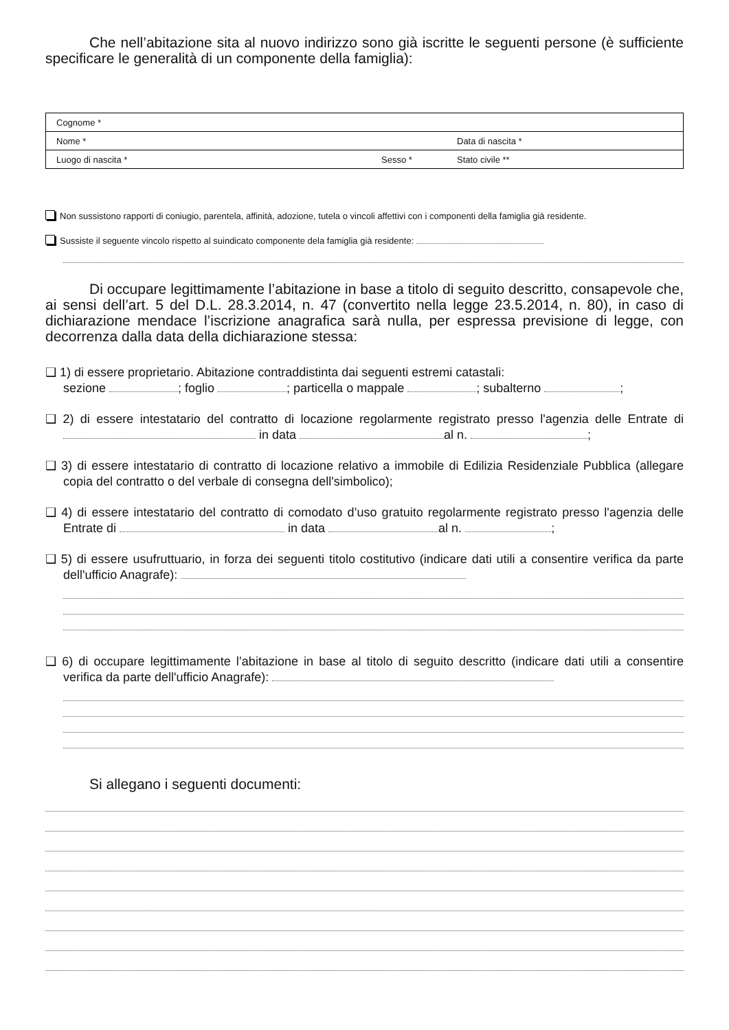Che nell’abitazione sita al nuovo indirizzo sono già iscritte le seguenti persone (è sufficiente specificare le generalità di un componente della famiglia):
| Cognome * | | |
| Nome * | | Data di nascita * |
| Luogo di nascita * | Sesso * | Stato civile ** |
Non sussistono rapporti di coniugio, parentela, affinità, adozione, tutela o vincoli affettivi con i componenti della famiglia già residente.
Sussiste il seguente vincolo rispetto al suindicato componente dela famiglia già residente:
Di occupare legittimamente l’abitazione in base a titolo di seguito descritto, consapevole che, ai sensi dell’art. 5 del D.L. 28.3.2014, n. 47 (convertito nella legge 23.5.2014, n. 80), in caso di dichiarazione mendace l’iscrizione anagrafica sarà nulla, per espressa previsione di legge, con decorrenza dalla data della dichiarazione stessa:
❑ 1) di essere proprietario. Abitazione contraddistinta dai seguenti estremi catastali:
sezione ; foglio ; particella o mappale ; subalterno ;
❑ 2) di essere intestatario del contratto di locazione regolarmente registrato presso l'agenzia delle Entrate di in data al n. ;
❑ 3) di essere intestatario di contratto di locazione relativo a immobile di Edilizia Residenziale Pubblica (allegare copia del contratto o del verbale di consegna dell'simbolico);
❑ 4) di essere intestatario del contratto di comodato d’uso gratuito regolarmente registrato presso l'agenzia delle Entrate di in data al n. ;
❑ 5) di essere usufruttuario, in forza dei seguenti titolo costitutivo (indicare dati utili a consentire verifica da parte dell'ufficio Anagrafe):
❑ 6) di occupare legittimamente l’abitazione in base al titolo di seguito descritto (indicare dati utili a consentire verifica da parte dell'ufficio Anagrafe):
Si allegano i seguenti documenti: